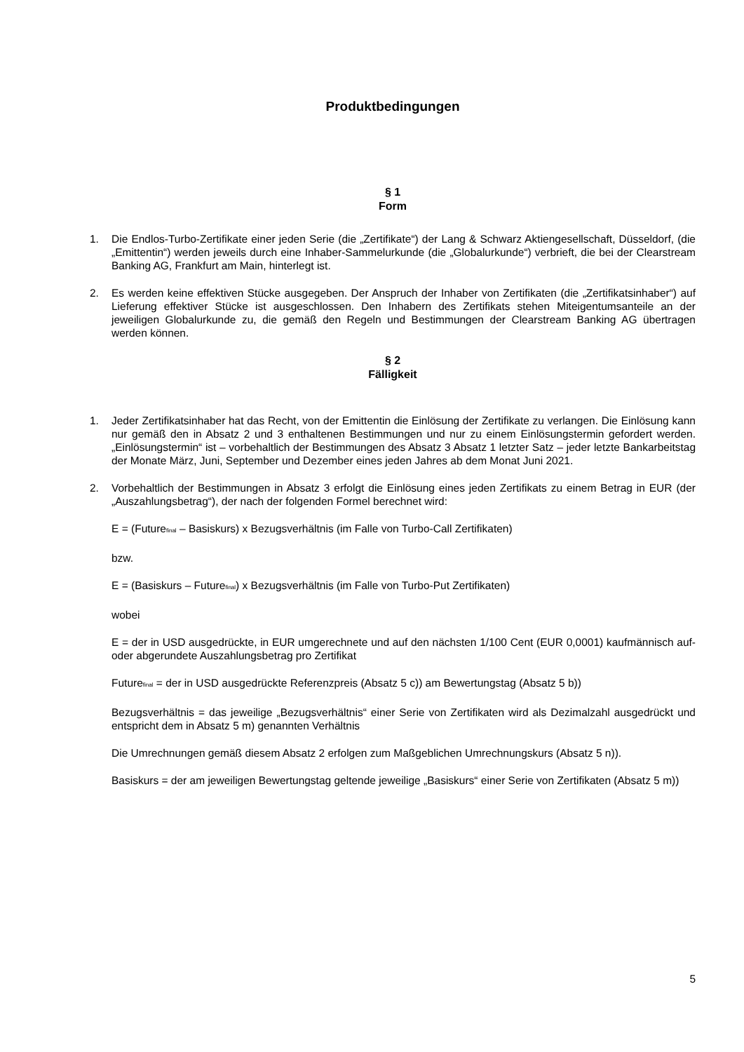Produktbedingungen
§ 1
Form
1. Die Endlos-Turbo-Zertifikate einer jeden Serie (die „Zertifikate“) der Lang & Schwarz Aktiengesellschaft, Düsseldorf, (die „Emittentin“) werden jeweils durch eine Inhaber-Sammelurkunde (die „Globalurkunde“) verbrieft, die bei der Clearstream Banking AG, Frankfurt am Main, hinterlegt ist.
2. Es werden keine effektiven Stücke ausgegeben. Der Anspruch der Inhaber von Zertifikaten (die „Zertifikatsinhaber“) auf Lieferung effektiver Stücke ist ausgeschlossen. Den Inhabern des Zertifikats stehen Miteigentumsanteile an der jeweiligen Globalurkunde zu, die gemäß den Regeln und Bestimmungen der Clearstream Banking AG übertragen werden können.
§ 2
Fälligkeit
1. Jeder Zertifikatsinhaber hat das Recht, von der Emittentin die Einlösung der Zertifikate zu verlangen. Die Einlösung kann nur gemäß den in Absatz 2 und 3 enthaltenen Bestimmungen und nur zu einem Einlösungstermin gefordert werden. „Einlösungstermin“ ist – vorbehaltlich der Bestimmungen des Absatz 3 Absatz 1 letzter Satz – jeder letzte Bankarbeitstag der Monate März, Juni, September und Dezember eines jeden Jahres ab dem Monat Juni 2021.
2. Vorbehaltlich der Bestimmungen in Absatz 3 erfolgt die Einlösung eines jeden Zertifikats zu einem Betrag in EUR (der „Auszahlungsbetrag“), der nach der folgenden Formel berechnet wird:
E = (Future<sub>final</sub> – Basiskurs) x Bezugsverhältnis (im Falle von Turbo-Call Zertifikaten)
bzw.
E = (Basiskurs – Future<sub>final</sub>) x Bezugsverhältnis (im Falle von Turbo-Put Zertifikaten)
wobei
E = der in USD ausgedrückte, in EUR umgerechnete und auf den nächsten 1/100 Cent (EUR 0,0001) kaufmännisch auf- oder abgerundete Auszahlungsbetrag pro Zertifikat
Future<sub>final</sub> = der in USD ausgedrückte Referenzpreis (Absatz 5 c)) am Bewertungstag (Absatz 5 b))
Bezugsverhältnis = das jeweilige „Bezugsverhältnis“ einer Serie von Zertifikaten wird als Dezimalzahl ausgedrückt und entspricht dem in Absatz 5 m) genannten Verhältnis
Die Umrechnungen gemäß diesem Absatz 2 erfolgen zum Maßgeblichen Umrechnungskurs (Absatz 5 n)).
Basiskurs = der am jeweiligen Bewertungstag geltende jeweilige „Basiskurs“ einer Serie von Zertifikaten (Absatz 5 m))
5